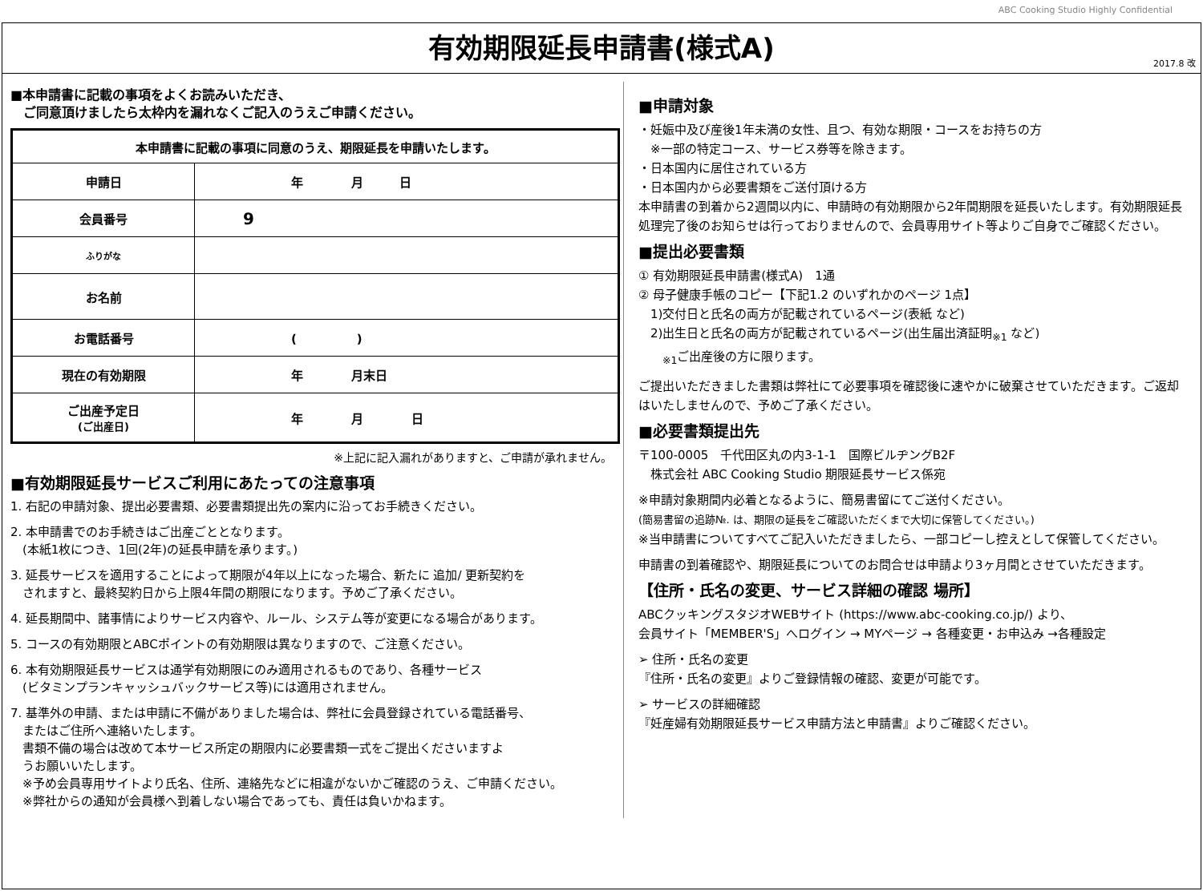ABC Cooking Studio Highly Confidential
有効期限延長申請書(様式A)
2017.8 改
■本申請書に記載の事項をよくお読みいただき、
　ご同意頂けましたら太枠内を漏れなくご記入のうえご申請ください。
| 本申請書に記載の事項に同意のうえ、期限延長を申請いたします。 | |
| 申請日 | 年 月 日 |
| 会員番号 | 9 |
| ふりがな | |
| お名前 | |
| お電話番号 | ( ) |
| 現在の有効期限 | 年 月末日 |
| ご出産予定日 (ご出産日) | 年 月 日 |
※上記に記入漏れがありますと、ご申請が承れません。
■有効期限延長サービスご利用にあたっての注意事項
1. 右記の申請対象、提出必要書類、必要書類提出先の案内に沿ってお手続きください。
2. 本申請書でのお手続きはご出産ごととなります。
　(本紙1枚につき、1回(2年)の延長申請を承ります。)
3. 延長サービスを適用することによって期限が4年以上になった場合、新たに 追加/ 更新契約を
　されますと、最終契約日から上限4年間の期限になります。予めご了承ください。
4. 延長期間中、諸事情によりサービス内容や、ルール、システム等が変更になる場合があります。
5. コースの有効期限とABCポイントの有効期限は異なりますので、ご注意ください。
6. 本有効期限延長サービスは通学有効期限にのみ適用されるものであり、各種サービス
　(ビタミンプランキャッシュバックサービス等)には適用されません。
7. 基準外の申請、または申請に不備がありました場合は、弊社に会員登録されている電話番号、
　またはご住所へ連絡いたします。
　書類不備の場合は改めて本サービス所定の期限内に必要書類一式をご提出くださいますよ
　うお願いいたします。
　※予め会員専用サイトより氏名、住所、連絡先などに相違がないかご確認のうえ、ご申請ください。
　※弊社からの通知が会員様へ到着しない場合であっても、責任は負いかねます。
■申請対象
・妊娠中及び産後1年未満の女性、且つ、有効な期限・コースをお持ちの方
　※一部の特定コース、サービス券等を除きます。
・日本国内に居住されている方
・日本国内から必要書類をご送付頂ける方
本申請書の到着から2週間以内に、申請時の有効期限から2年間期限を延長いたします。有効期限延長処理完了後のお知らせは行っておりませんので、会員専用サイト等よりご自身でご確認ください。
■提出必要書類
① 有効期限延長申請書(様式A)　1通
② 母子健康手帳のコピー【下記1.2 のいずれかのページ 1点】
　1)交付日と氏名の両方が記載されているページ(表紙 など)
　2)出生日と氏名の両方が記載されているページ(出生届出済証明<sub>※1</sub> など)
　　<sub>※1</sub>ご出産後の方に限ります。
ご提出いただきました書類は弊社にて必要事項を確認後に速やかに破棄させていただきます。ご返却はいたしませんので、予めご了承ください。
■必要書類提出先
〒100-0005　千代田区丸の内3-1-1　国際ビルヂングB2F
　株式会社 ABC Cooking Studio 期限延長サービス係宛
※申請対象期間内必着となるように、簡易書留にてご送付ください。
(簡易書留の追跡№. は、期限の延長をご確認いただくまで大切に保管してください。)
※当申請書についてすべてご記入いただきましたら、一部コピーし控えとして保管してください。
申請書の到着確認や、期限延長についてのお問合せは申請より3ヶ月間とさせていただきます。
【住所・氏名の変更、サービス詳細の確認 場所】
ABCクッキングスタジオWEBサイト (https://www.abc-cooking.co.jp/) より、
会員サイト「MEMBER'S」へログイン → MYページ → 各種変更・お申込み →各種設定
➢ 住所・氏名の変更
『住所・氏名の変更』よりご登録情報の確認、変更が可能です。
➢ サービスの詳細確認
『妊産婦有効期限延長サービス申請方法と申請書』よりご確認ください。